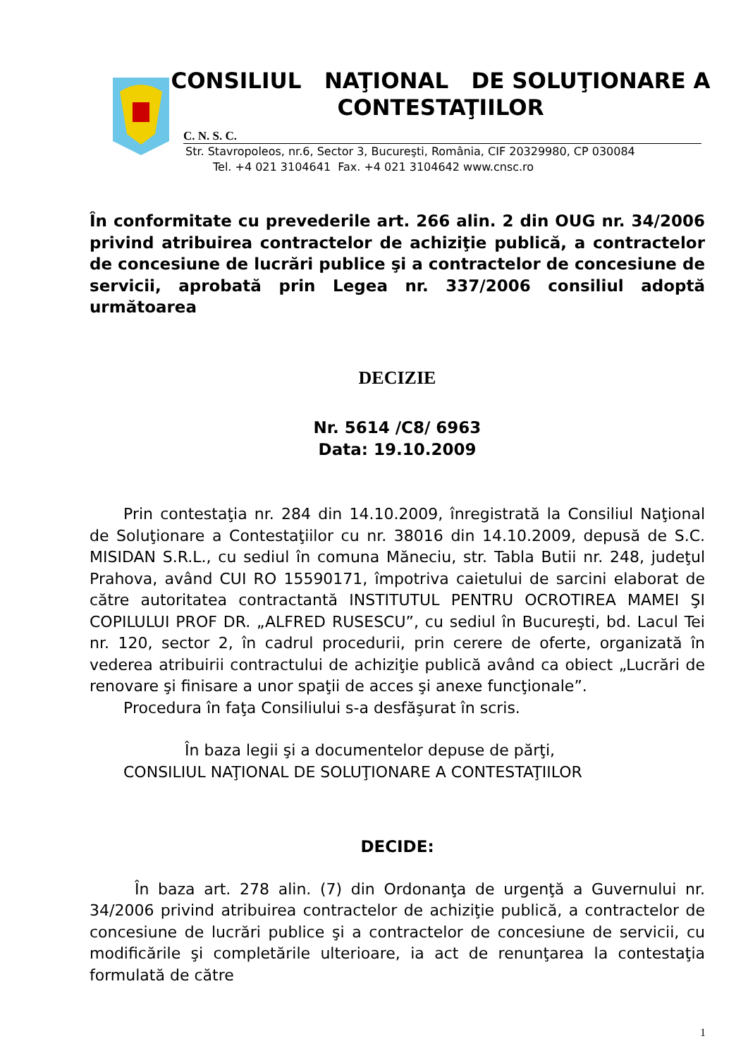CONSILIUL NAŢIONAL DE SOLUŢIONARE A CONTESTAŢIILOR
C. N. S. C.
Str. Stavropoleos, nr.6, Sector 3, Bucureşti, România, CIF 20329980, CP 030084
Tel. +4 021 3104641 Fax. +4 021 3104642 www.cnsc.ro
În conformitate cu prevederile art. 266 alin. 2 din OUG nr. 34/2006 privind atribuirea contractelor de achiziţie publică, a contractelor de concesiune de lucrări publice şi a contractelor de concesiune de servicii, aprobată prin Legea nr. 337/2006 consiliul adoptă următoarea
DECIZIE
Nr. 5614 /C8/ 6963
Data: 19.10.2009
Prin contestaţia nr. 284 din 14.10.2009, înregistrată la Consiliul Naţional de Soluţionare a Contestaţiilor cu nr. 38016 din 14.10.2009, depusă de S.C. MISIDAN S.R.L., cu sediul în comuna Măneciu, str. Tabla Butii nr. 248, judeţul Prahova, având CUI RO 15590171, împotriva caietului de sarcini elaborat de către autoritatea contractantă INSTITUTUL PENTRU OCROTIREA MAMEI ŞI COPILULUI PROF DR. „ALFRED RUSESCU”, cu sediul în Bucureşti, bd. Lacul Tei nr. 120, sector 2, în cadrul procedurii, prin cerere de oferte, organizată în vederea atribuirii contractului de achiziţie publică având ca obiect „Lucrări de renovare şi finisare a unor spaţii de acces şi anexe funcţionale”.
Procedura în faţa Consiliului s-a desfăşurat în scris.
În baza legii şi a documentelor depuse de părţi,
CONSILIUL NAŢIONAL DE SOLUŢIONARE A CONTESTAŢIILOR
DECIDE:
În baza art. 278 alin. (7) din Ordonanţa de urgenţă a Guvernului nr. 34/2006 privind atribuirea contractelor de achiziţie publică, a contractelor de concesiune de lucrări publice şi a contractelor de concesiune de servicii, cu modificările şi completările ulterioare, ia act de renunţarea la contestaţia formulată de către
1